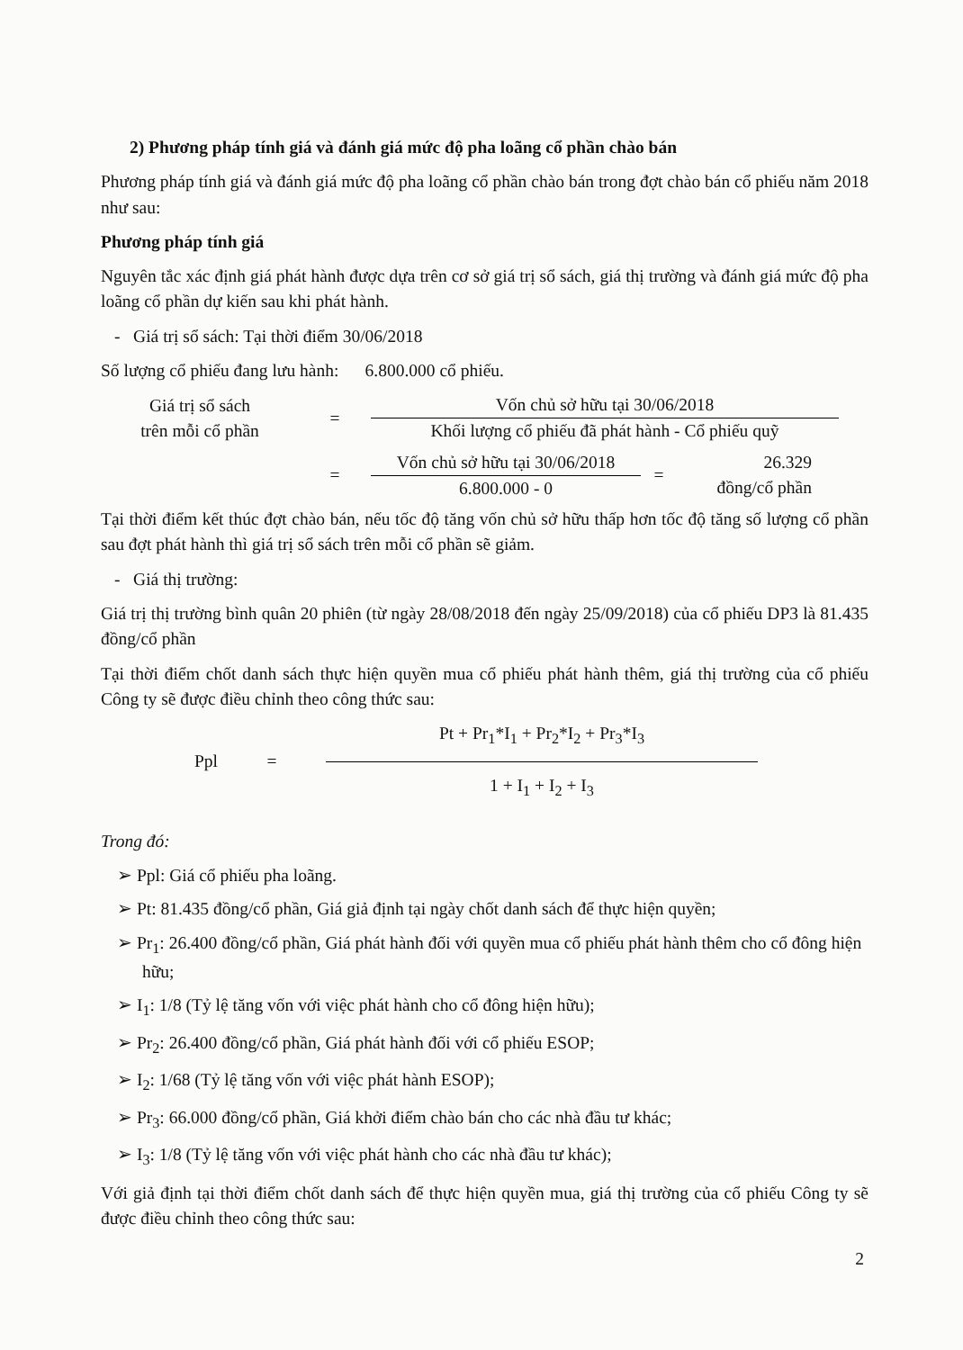2) Phương pháp tính giá và đánh giá mức độ pha loãng cổ phần chào bán
Phương pháp tính giá và đánh giá mức độ pha loãng cổ phần chào bán trong đợt chào bán cổ phiếu năm 2018 như sau:
Phương pháp tính giá
Nguyên tắc xác định giá phát hành được dựa trên cơ sở giá trị sổ sách, giá thị trường và đánh giá mức độ pha loãng cổ phần dự kiến sau khi phát hành.
- Giá trị sổ sách: Tại thời điểm 30/06/2018
Số lượng cổ phiếu đang lưu hành: 6.800.000 cổ phiếu.
Giá trị sổ sách
trên mỗi cổ phần
=
Vốn chủ sở hữu tại 30/06/2018
Khối lượng cổ phiếu đã phát hành - Cổ phiếu quỹ
=
Vốn chủ sở hữu tại 30/06/2018
6.800.000 - 0
=
26.329
đồng/cổ phần
Tại thời điểm kết thúc đợt chào bán, nếu tốc độ tăng vốn chủ sở hữu thấp hơn tốc độ tăng số lượng cổ phần sau đợt phát hành thì giá trị sổ sách trên mỗi cổ phần sẽ giảm.
- Giá thị trường:
Giá trị thị trường bình quân 20 phiên (từ ngày 28/08/2018 đến ngày 25/09/2018) của cổ phiếu DP3 là 81.435 đồng/cổ phần
Tại thời điểm chốt danh sách thực hiện quyền mua cổ phiếu phát hành thêm, giá thị trường của cổ phiếu Công ty sẽ được điều chỉnh theo công thức sau:
Ppl =
Pt + Pr<sub>1</sub>*I<sub>1</sub> + Pr<sub>2</sub>*I<sub>2</sub> + Pr<sub>3</sub>*I<sub>3</sub>
1 + I<sub>1</sub> + I<sub>2</sub> + I<sub>3</sub>
Trong đó:
➢ Ppl: Giá cổ phiếu pha loãng.
➢ Pt: 81.435 đồng/cổ phần, Giá giả định tại ngày chốt danh sách để thực hiện quyền;
➢ Pr<sub>1</sub>: 26.400 đồng/cổ phần, Giá phát hành đối với quyền mua cổ phiếu phát hành thêm cho cổ đông hiện hữu;
➢ I<sub>1</sub>: 1/8 (Tỷ lệ tăng vốn với việc phát hành cho cổ đông hiện hữu);
➢ Pr<sub>2</sub>: 26.400 đồng/cổ phần, Giá phát hành đối với cổ phiếu ESOP;
➢ I<sub>2</sub>: 1/68 (Tỷ lệ tăng vốn với việc phát hành ESOP);
➢ Pr<sub>3</sub>: 66.000 đồng/cổ phần, Giá khởi điểm chào bán cho các nhà đầu tư khác;
➢ I<sub>3</sub>: 1/8 (Tỷ lệ tăng vốn với việc phát hành cho các nhà đầu tư khác);
Với giả định tại thời điểm chốt danh sách để thực hiện quyền mua, giá thị trường của cổ phiếu Công ty sẽ được điều chỉnh theo công thức sau:
2